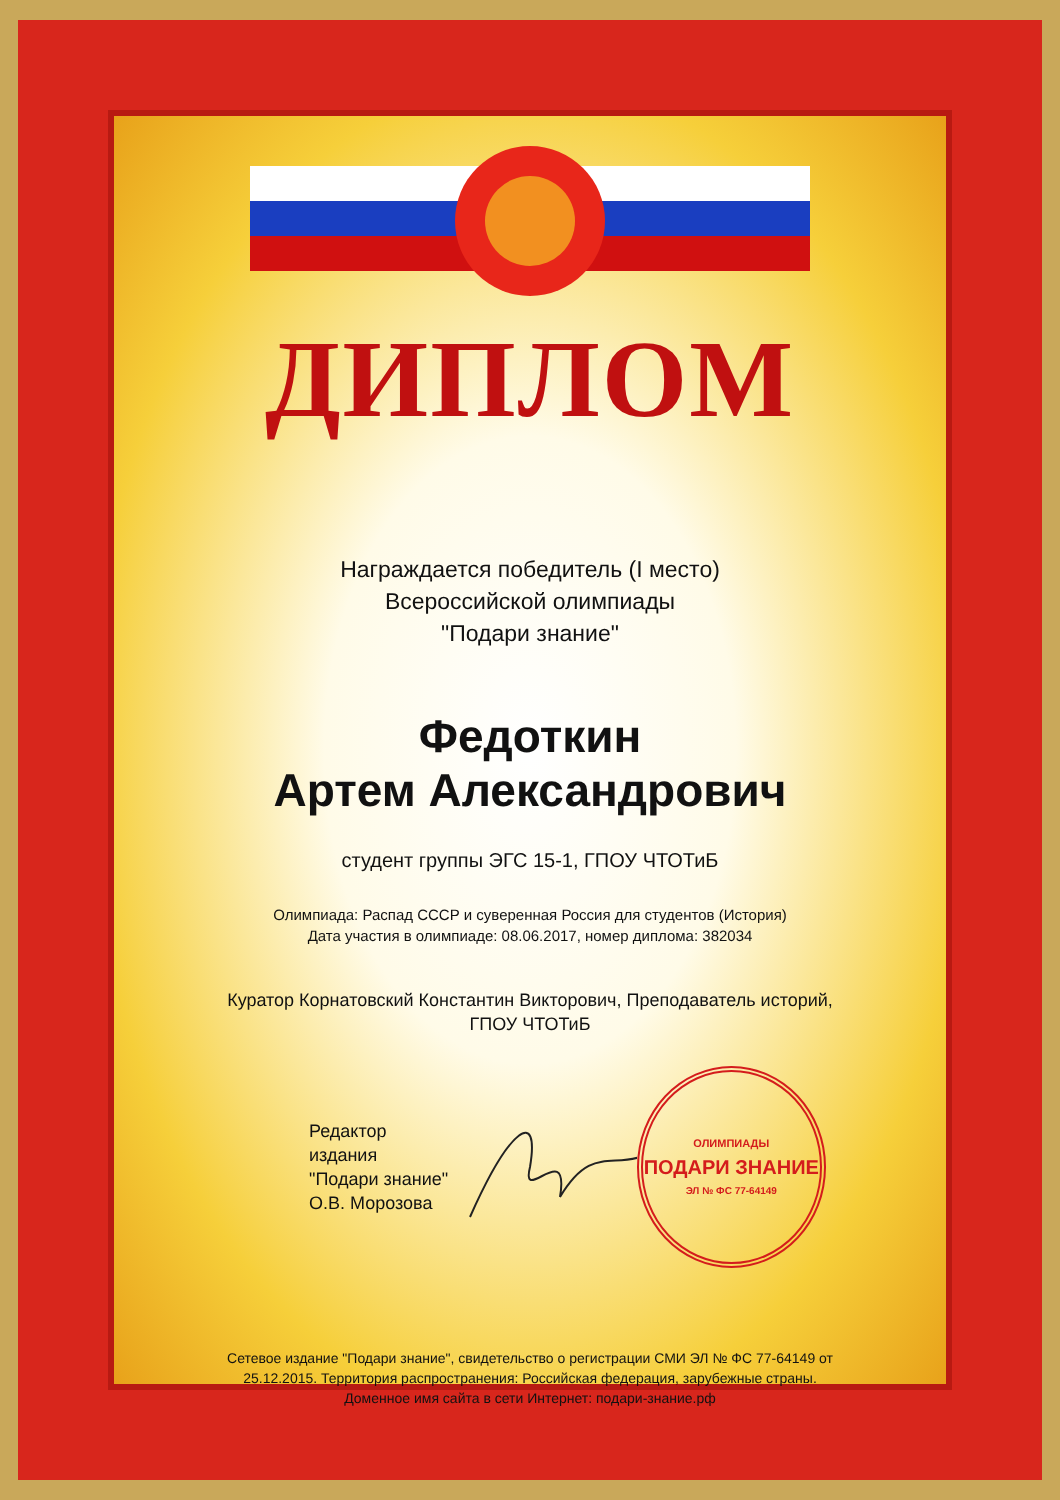ДИПЛОМ
Награждается победитель (I место)
Всероссийской олимпиады
"Подари знание"
Федоткин
Артем Александрович
студент группы ЭГС 15-1, ГПОУ ЧТОТиБ
Олимпиада: Распад СССР и суверенная Россия для студентов (История)
Дата участия в олимпиаде: 08.06.2017, номер диплома: 382034
Куратор Корнатовский Константин Викторович, Преподаватель историй,
ГПОУ ЧТОТиБ
Редактор издания
"Подари знание"
О.В. Морозова
ОЛИМПИАДЫ
ПОДАРИ ЗНАНИЕ
ЭЛ № ФС 77-64149
Сетевое издание "Подари знание", свидетельство о регистрации СМИ ЭЛ № ФС 77-64149 от
25.12.2015. Территория распространения: Российская федерация, зарубежные страны.
Доменное имя сайта в сети Интернет: подари-знание.рф